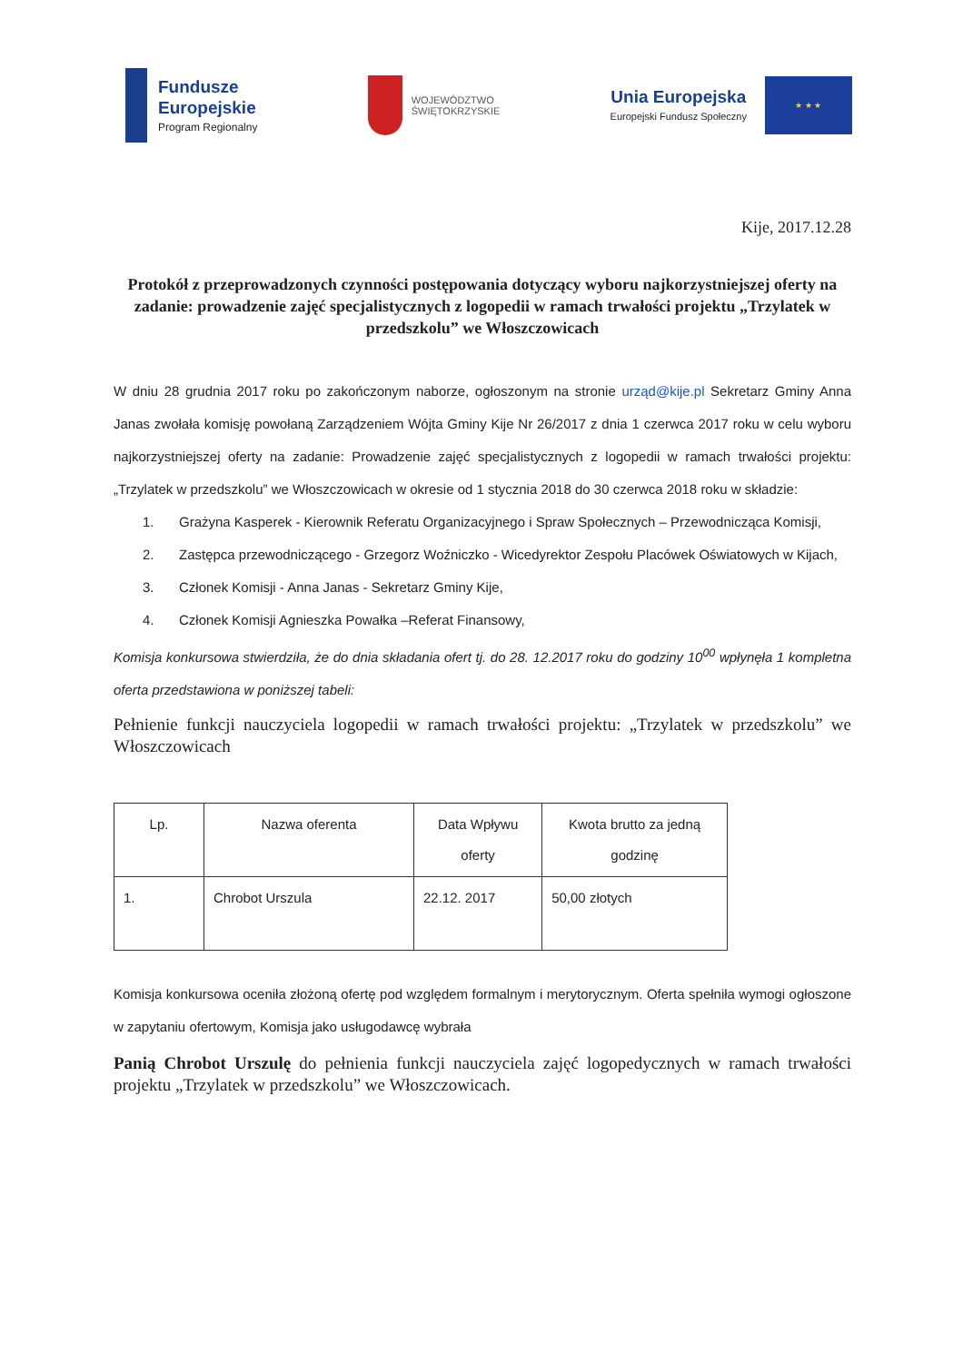Fundusze
Europejskie
Program Regionalny
WOJEWÓDZTWO
ŚWIĘTOKRZYSKIE
Unia Europejska
Europejski Fundusz Społeczny
★ ★ ★
Kije, 2017.12.28
Protokół z przeprowadzonych czynności postępowania dotyczący wyboru najkorzystniejszej oferty na zadanie: prowadzenie zajęć specjalistycznych z logopedii w ramach trwałości projektu „Trzylatek w przedszkolu” we Włoszczowicach
W dniu 28 grudnia 2017 roku po zakończonym naborze, ogłoszonym na stronie urząd@kije.pl Sekretarz Gminy Anna Janas zwołała komisję powołaną Zarządzeniem Wójta Gminy Kije Nr 26/2017 z dnia 1 czerwca 2017 roku w celu wyboru najkorzystniejszej oferty na zadanie: Prowadzenie zajęć specjalistycznych z logopedii w ramach trwałości projektu: „Trzylatek w przedszkolu” we Włoszczowicach w okresie od 1 stycznia 2018 do 30 czerwca 2018 roku w składzie:
1. Grażyna Kasperek - Kierownik Referatu Organizacyjnego i Spraw Społecznych – Przewodnicząca Komisji,
2. Zastępca przewodniczącego - Grzegorz Woźniczko - Wicedyrektor Zespołu Placówek Oświatowych w Kijach,
3. Członek Komisji - Anna Janas - Sekretarz Gminy Kije,
4. Członek Komisji Agnieszka Powałka –Referat Finansowy,
Komisja konkursowa stwierdziła, że do dnia składania ofert tj. do 28. 12.2017 roku do godziny 10<sup>00</sup> wpłynęła 1 kompletna oferta przedstawiona w poniższej tabeli:
Pełnienie funkcji nauczyciela logopedii w ramach trwałości projektu: „Trzylatek w przedszkolu” we Włoszczowicach
| Lp. | Nazwa oferenta | Data Wpływu oferty | Kwota brutto za jedną godzinę |
| --- | --- | --- | --- |
| 1. | Chrobot Urszula | 22.12. 2017 | 50,00 złotych |
Komisja konkursowa oceniła złożoną ofertę pod względem formalnym i merytorycznym. Oferta spełniła wymogi ogłoszone w zapytaniu ofertowym, Komisja jako usługodawcę wybrała
Panią Chrobot Urszulę do pełnienia funkcji nauczyciela zajęć logopedycznych w ramach trwałości projektu „Trzylatek w przedszkolu” we Włoszczowicach.